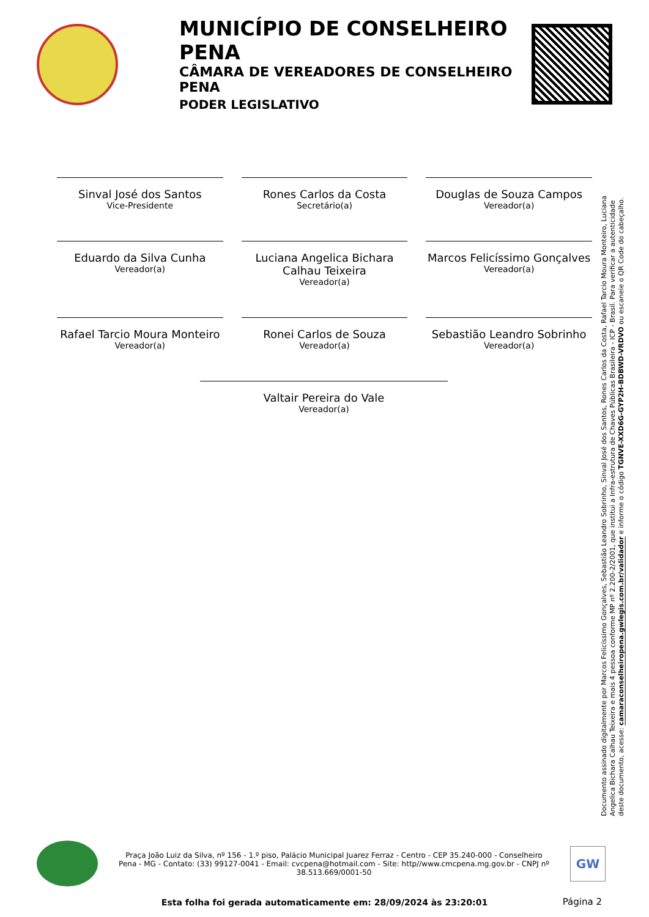MUNICÍPIO DE CONSELHEIRO PENA
CÂMARA DE VEREADORES DE CONSELHEIRO PENA
PODER LEGISLATIVO
Sinval José dos Santos
Vice-Presidente
Rones Carlos da Costa
Secretário(a)
Douglas de Souza Campos
Vereador(a)
Eduardo da Silva Cunha
Vereador(a)
Luciana Angelica Bichara Calhau Teixeira
Vereador(a)
Marcos Felicíssimo Gonçalves
Vereador(a)
Rafael Tarcio Moura Monteiro
Vereador(a)
Ronei Carlos de Souza
Vereador(a)
Sebastião Leandro Sobrinho
Vereador(a)
Valtair Pereira do Vale
Vereador(a)
Documento assinado digitalmente por Marcos Felicíssimo Gonçalves, Sebastião Leandro Sobrinho, Sinval José dos Santos, Rones Carlos da Costa, Rafael Tarcio Moura Monteiro, Luciana Angelica Bichara Calhau Teixeira e mais 4 pessoa conforme MP nº 2.200-2/2001, que institui a Infra-estrutura de Chaves Públicas Brasileira - ICP - Brasil. Para verificar a autenticidade deste documento, acesse: camaraconselheiropena.gwlegis.com.br/validador e informe o código TGNVE-XXD6G-GYP2H-BDBWD-VRDVO ou escaneie o QR Code do cabeçalho.
Praça João Luiz da Silva, nº 156 - 1.º piso, Palácio Municipal Juarez Ferraz - Centro - CEP 35.240-000 - Conselheiro Pena - MG - Contato: (33) 99127-0041 - Email: cvcpena@hotmail.com - Site: http//www.cmcpena.mg.gov.br - CNPJ nº 38.513.669/0001-50
GW
Esta folha foi gerada automaticamente em: 28/09/2024 às 23:20:01 Página 2